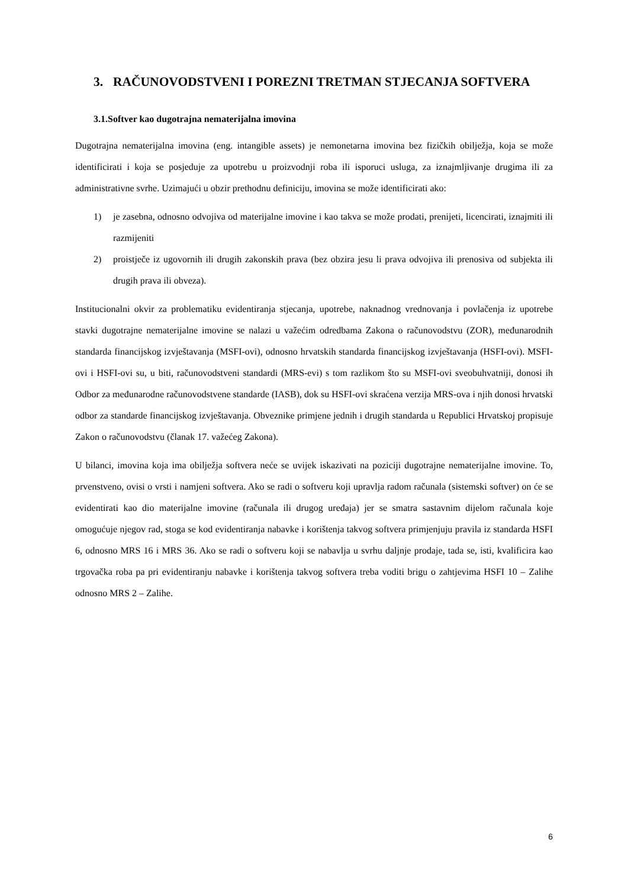3. RAČUNOVODSTVENI I POREZNI TRETMAN STJECANJA SOFTVERA
3.1.Softver kao dugotrajna nematerijalna imovina
Dugotrajna nematerijalna imovina (eng. intangible assets) je nemonetarna imovina bez fizičkih obilježja, koja se može identificirati i koja se posjeduje za upotrebu u proizvodnji roba ili isporuci usluga, za iznajmljivanje drugima ili za administrativne svrhe. Uzimajući u obzir prethodnu definiciju, imovina se može identificirati ako:
1) je zasebna, odnosno odvojiva od materijalne imovine i kao takva se može prodati, prenijeti, licencirati, iznajmiti ili razmijeniti
2) proistječe iz ugovornih ili drugih zakonskih prava (bez obzira jesu li prava odvojiva ili prenosiva od subjekta ili drugih prava ili obveza).
Institucionalni okvir za problematiku evidentiranja stjecanja, upotrebe, naknadnog vrednovanja i povlačenja iz upotrebe stavki dugotrajne nematerijalne imovine se nalazi u važećim odredbama Zakona o računovodstvu (ZOR), međunarodnih standarda financijskog izvještavanja (MSFI-ovi), odnosno hrvatskih standarda financijskog izvještavanja (HSFI-ovi). MSFI-ovi i HSFI-ovi su, u biti, računovodstveni standardi (MRS-evi) s tom razlikom što su MSFI-ovi sveobuhvatniji, donosi ih Odbor za međunarodne računovodstvene standarde (IASB), dok su HSFI-ovi skraćena verzija MRS-ova i njih donosi hrvatski odbor za standarde financijskog izvještavanja. Obveznike primjene jednih i drugih standarda u Republici Hrvatskoj propisuje Zakon o računovodstvu (članak 17. važećeg Zakona).
U bilanci, imovina koja ima obilježja softvera neće se uvijek iskazivati na poziciji dugotrajne nematerijalne imovine. To, prvenstveno, ovisi o vrsti i namjeni softvera. Ako se radi o softveru koji upravlja radom računala (sistemski softver) on će se evidentirati kao dio materijalne imovine (računala ili drugog uređaja) jer se smatra sastavnim dijelom računala koje omogućuje njegov rad, stoga se kod evidentiranja nabavke i korištenja takvog softvera primjenjuju pravila iz standarda HSFI 6, odnosno MRS 16 i MRS 36. Ako se radi o softveru koji se nabavlja u svrhu daljnje prodaje, tada se, isti, kvalificira kao trgovačka roba pa pri evidentiranju nabavke i korištenja takvog softvera treba voditi brigu o zahtjevima HSFI 10 – Zalihe odnosno MRS 2 – Zalihe.
6